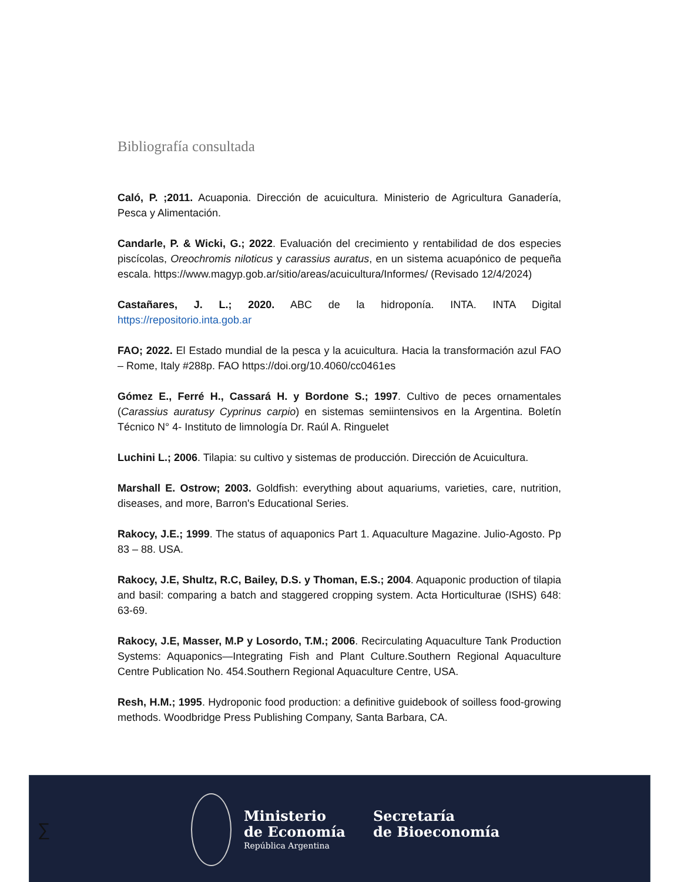Bibliografía consultada
Caló, P. ;2011. Acuaponia. Dirección de acuicultura. Ministerio de Agricultura Ganadería, Pesca y Alimentación.
Candarle, P. & Wicki, G.; 2022. Evaluación del crecimiento y rentabilidad de dos especies piscícolas, Oreochromis niloticus y carassius auratus, en un sistema acuapónico de pequeña escala. https://www.magyp.gob.ar/sitio/areas/acuicultura/Informes/ (Revisado 12/4/2024)
Castañares, J. L.; 2020. ABC de la hidroponía. INTA. INTA Digital https://repositorio.inta.gob.ar
FAO; 2022. El Estado mundial de la pesca y la acuicultura. Hacia la transformación azul FAO – Rome, Italy #288p. FAO https://doi.org/10.4060/cc0461es
Gómez E., Ferré H., Cassará H. y Bordone S.; 1997. Cultivo de peces ornamentales (Carassius auratusy Cyprinus carpio) en sistemas semiintensivos en la Argentina. Boletín Técnico N° 4- Instituto de limnología Dr. Raúl A. Ringuelet
Luchini L.; 2006. Tilapia: su cultivo y sistemas de producción. Dirección de Acuicultura.
Marshall E. Ostrow; 2003. Goldfish: everything about aquariums, varieties, care, nutrition, diseases, and more, Barron's Educational Series.
Rakocy, J.E.; 1999. The status of aquaponics Part 1. Aquaculture Magazine. Julio-Agosto. Pp 83 – 88. USA.
Rakocy, J.E, Shultz, R.C, Bailey, D.S. y Thoman, E.S.; 2004. Aquaponic production of tilapia and basil: comparing a batch and staggered cropping system. Acta Horticulturae (ISHS) 648: 63-69.
Rakocy, J.E, Masser, M.P y Losordo, T.M.; 2006. Recirculating Aquaculture Tank Production Systems: Aquaponics—Integrating Fish and Plant Culture.Southern Regional Aquaculture Centre Publication No. 454.Southern Regional Aquaculture Centre, USA.
Resh, H.M.; 1995. Hydroponic food production: a definitive guidebook of soilless food-growing methods. Woodbridge Press Publishing Company, Santa Barbara, CA.
∑
Ministerio
de Economía
República Argentina
Secretaría
de Bioeconomía